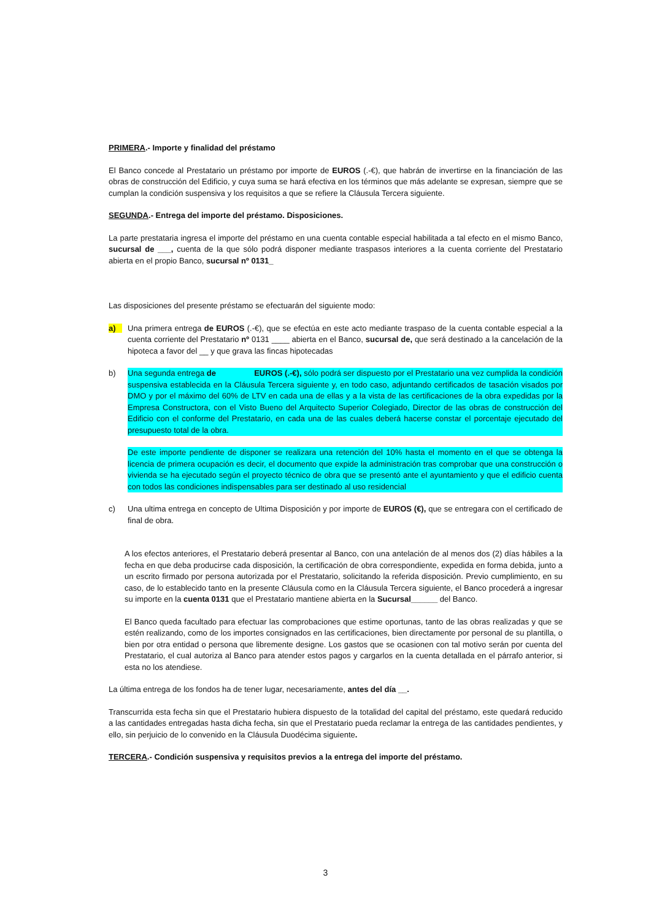PRIMERA.- Importe y finalidad del préstamo
El Banco concede al Prestatario un préstamo por importe de EUROS (.-€), que habrán de invertirse en la financiación de las obras de construcción del Edificio, y cuya suma se hará efectiva en los términos que más adelante se expresan, siempre que se cumplan la condición suspensiva y los requisitos a que se refiere la Cláusula Tercera siguiente.
SEGUNDA.- Entrega del importe del préstamo. Disposiciones.
La parte prestataria ingresa el importe del préstamo en una cuenta contable especial habilitada a tal efecto en el mismo Banco, sucursal de ___, cuenta de la que sólo podrá disponer mediante traspasos interiores a la cuenta corriente del Prestatario abierta en el propio Banco, sucursal nº 0131_
Las disposiciones del presente préstamo se efectuarán del siguiente modo:
a) Una primera entrega de EUROS (.-€), que se efectúa en este acto mediante traspaso de la cuenta contable especial a la cuenta corriente del Prestatario nº 0131 ____ abierta en el Banco, sucursal de, que será destinado a la cancelación de la hipoteca a favor del __ y que grava las fincas hipotecadas
b) Una segunda entrega de EUROS (.-€), sólo podrá ser dispuesto por el Prestatario una vez cumplida la condición suspensiva establecida en la Cláusula Tercera siguiente y, en todo caso, adjuntando certificados de tasación visados por DMO y por el máximo del 60% de LTV en cada una de ellas y a la vista de las certificaciones de la obra expedidas por la Empresa Constructora, con el Visto Bueno del Arquitecto Superior Colegiado, Director de las obras de construcción del Edificio con el conforme del Prestatario, en cada una de las cuales deberá hacerse constar el porcentaje ejecutado del presupuesto total de la obra.
De este importe pendiente de disponer se realizara una retención del 10% hasta el momento en el que se obtenga la licencia de primera ocupación es decir, el documento que expide la administración tras comprobar que una construcción o vivienda se ha ejecutado según el proyecto técnico de obra que se presentó ante el ayuntamiento y que el edificio cuenta con todos las condiciones indispensables para ser destinado al uso residencial
c) Una ultima entrega en concepto de Ultima Disposición y por importe de EUROS (€), que se entregara con el certificado de final de obra.
A los efectos anteriores, el Prestatario deberá presentar al Banco, con una antelación de al menos dos (2) días hábiles a la fecha en que deba producirse cada disposición, la certificación de obra correspondiente, expedida en forma debida, junto a un escrito firmado por persona autorizada por el Prestatario, solicitando la referida disposición. Previo cumplimiento, en su caso, de lo establecido tanto en la presente Cláusula como en la Cláusula Tercera siguiente, el Banco procederá a ingresar su importe en la cuenta 0131 que el Prestatario mantiene abierta en la Sucursal______ del Banco.
El Banco queda facultado para efectuar las comprobaciones que estime oportunas, tanto de las obras realizadas y que se estén realizando, como de los importes consignados en las certificaciones, bien directamente por personal de su plantilla, o bien por otra entidad o persona que libremente designe. Los gastos que se ocasionen con tal motivo serán por cuenta del Prestatario, el cual autoriza al Banco para atender estos pagos y cargarlos en la cuenta detallada en el párrafo anterior, si esta no los atendiese.
La última entrega de los fondos ha de tener lugar, necesariamente, antes del día __.
Transcurrida esta fecha sin que el Prestatario hubiera dispuesto de la totalidad del capital del préstamo, este quedará reducido a las cantidades entregadas hasta dicha fecha, sin que el Prestatario pueda reclamar la entrega de las cantidades pendientes, y ello, sin perjuicio de lo convenido en la Cláusula Duodécima siguiente.
TERCERA.- Condición suspensiva y requisitos previos a la entrega del importe del préstamo.
3